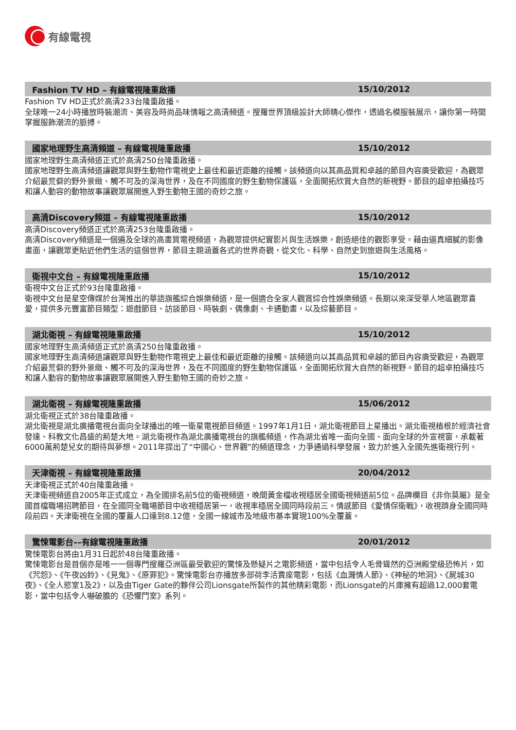有線電視
Fashion TV HD – 有線電視隆重啟播 15/10/2012
Fashion TV HD正式於高清233台隆重啟播。
全球唯一24小時播放時裝潮流、美容及時尚品味情報之高清頻道。搜羅世界頂級設計大師精心傑作，透過名模服裝展示，讓你第一時間掌握服飾潮流的脈搏。
國家地理野生高清頻道 – 有線電視隆重啟播 15/10/2012
國家地理野生高清頻道正式於高清250台隆重啟播。
國家地理野生高清頻道讓觀眾與野生動物作電視史上最佳和最近距離的接觸。該頻道向以其高品質和卓越的節目內容廣受歡迎，為觀眾介紹最荒僻的野外景緻、觸不可及的深海世界，及在不同國度的野生動物保護區，全面開拓欣賞大自然的新視野。節目的超卓拍攝技巧和讓人動容的動物故事讓觀眾展開進入野生動物王國的奇妙之旅。
高清Discovery頻道 – 有線電視隆重啟播 15/10/2012
高清Discovery頻道正式於高清253台隆重啟播。
高清Discovery頻道是一個遍及全球的高畫質電視頻道，為觀眾提供紀實影片與生活娛樂，創造絕佳的觀影享受。藉由逼真細膩的影像畫面，讓觀眾更貼近他們生活的這個世界，節目主題涵蓋各式的世界奇觀，從文化、科學、自然史到旅遊與生活風格。
衛視中文台 – 有線電視隆重啟播 15/10/2012
衛視中文台正式於93台隆重啟播。
衛視中文台是星空傳媒於台灣推出的華語旗艦綜合娛樂頻道，是一個適合全家人觀賞綜合性娛樂頻道。長期以來深受華人地區觀眾喜愛，提供多元豐富節目類型：遊戲節目、訪談節目、時裝劇、偶像劇、卡通動畫，以及綜藝節目。
湖北衛視 – 有線電視隆重啟播 15/10/2012
國家地理野生高清頻道正式於高清250台隆重啟播。
國家地理野生高清頻道讓觀眾與野生動物作電視史上最佳和最近距離的接觸。該頻道向以其高品質和卓越的節目內容廣受歡迎，為觀眾介紹最荒僻的野外景緻、觸不可及的深海世界，及在不同國度的野生動物保護區，全面開拓欣賞大自然的新視野。節目的超卓拍攝技巧和讓人動容的動物故事讓觀眾展開進入野生動物王國的奇妙之旅。
湖北衛視 – 有線電視隆重啟播 15/06/2012
湖北衛視正式於38台隆重啟播。
湖北衛視是湖北廣播電視台面向全球播出的唯一衛星電視節目頻道。1997年1月1日，湖北衛視節目上星播出。湖北衛視植根於經濟社會發達、科教文化昌盛的荊楚大地。湖北衛視作為湖北廣播電視台的旗艦頻道，作為湖北省唯一面向全國、面向全球的外宣視窗，承載著6000萬荊楚兒女的期待與夢想。2011年提出了“中國心、世界觀”的頻道理念，力爭通過科學發展，致力於進入全國先進衛視行列。
天津衛視 – 有線電視隆重啟播 20/04/2012
天津衛視正式於40台隆重啟播。
天津衛視頻道自2005年正式成立，為全國排名前5位的衛視頻道，晚間黃金檔收視穩居全國衛視頻道前5位。品牌欄目《非你莫屬》是全國首檔職場招聘節目，在全國同全職場節目中收視穩居第一，收視率穩居全國同時段前三。情感節目《愛情保衛戰》，收視躋身全國同時段前四。天津衛視在全國的覆蓋人口達到8.12億，全國一線城市及地級市基本實現100%全覆蓋。
驚悚電影台––有線電視隆重啟播 20/01/2012
驚悚電影台將由1月31日起於48台隆重啟播。
驚悚電影台是首個亦是唯一一個專門搜羅亞洲區最受歡迎的驚悚及懸疑片之電影頻道，當中包括令人毛骨聳然的亞洲殿堂級恐怖片，如《咒怨》、《午夜凶鈴》、《見鬼》、《原罪犯》。驚悚電影台亦播放多部荷李活賣座電影，包括《血濺情人節》、《神秘的地洞》、《屍城30夜》、《全人慾室1及2》，以及由Tiger Gate的夥伴公司Lionsgate所製作的其他精彩電影，而Lionsgate的片庫擁有超過12,000套電影，當中包括令人嚇破膽的《恐懼鬥室》系列。